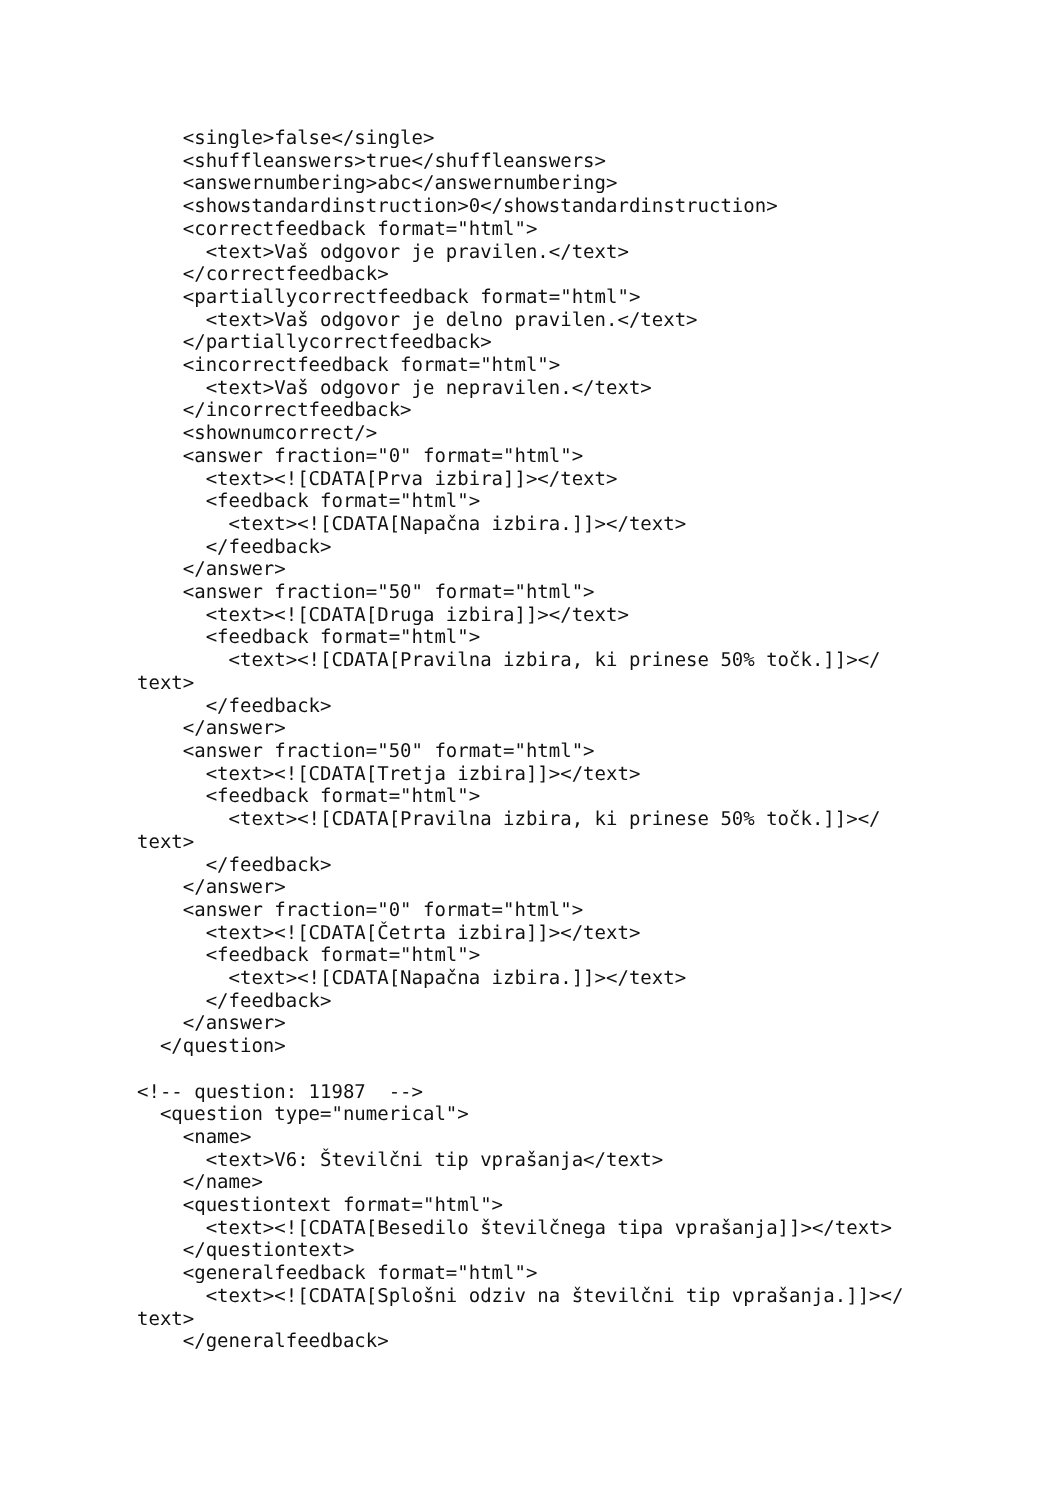<single>false</single>
    <shuffleanswers>true</shuffleanswers>
    <answernumbering>abc</answernumbering>
    <showstandardinstruction>0</showstandardinstruction>
    <correctfeedback format="html">
      <text>Vaš odgovor je pravilen.</text>
    </correctfeedback>
    <partiallycorrectfeedback format="html">
      <text>Vaš odgovor je delno pravilen.</text>
    </partiallycorrectfeedback>
    <incorrectfeedback format="html">
      <text>Vaš odgovor je nepravilen.</text>
    </incorrectfeedback>
    <shownumcorrect/>
    <answer fraction="0" format="html">
      <text><![CDATA[Prva izbira]]></text>
      <feedback format="html">
        <text><![CDATA[Napačna izbira.]]></text>
      </feedback>
    </answer>
    <answer fraction="50" format="html">
      <text><![CDATA[Druga izbira]]></text>
      <feedback format="html">
        <text><![CDATA[Pravilna izbira, ki prinese 50% točk.]]></
text>
      </feedback>
    </answer>
    <answer fraction="50" format="html">
      <text><![CDATA[Tretja izbira]]></text>
      <feedback format="html">
        <text><![CDATA[Pravilna izbira, ki prinese 50% točk.]]></
text>
      </feedback>
    </answer>
    <answer fraction="0" format="html">
      <text><![CDATA[Četrta izbira]]></text>
      <feedback format="html">
        <text><![CDATA[Napačna izbira.]]></text>
      </feedback>
    </answer>
  </question>

<!-- question: 11987  -->
  <question type="numerical">
    <name>
      <text>V6: Številčni tip vprašanja</text>
    </name>
    <questiontext format="html">
      <text><![CDATA[Besedilo številčnega tipa vprašanja]]></text>
    </questiontext>
    <generalfeedback format="html">
      <text><![CDATA[Splošni odziv na številčni tip vprašanja.]]></
text>
    </generalfeedback>